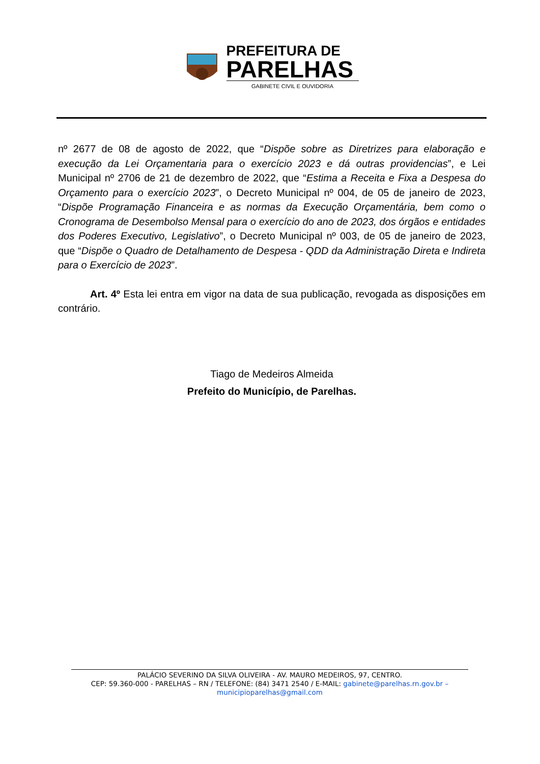PREFEITURA DE
PARELHAS
GABINETE CIVIL E OUVIDORIA
nº 2677 de 08 de agosto de 2022, que “Dispõe sobre as Diretrizes para elaboração e execução da Lei Orçamentaria para o exercício 2023 e dá outras providencias”, e Lei Municipal nº 2706 de 21 de dezembro de 2022, que “Estima a Receita e Fixa a Despesa do Orçamento para o exercício 2023”, o Decreto Municipal nº 004, de 05 de janeiro de 2023, “Dispõe Programação Financeira e as normas da Execução Orçamentária, bem como o Cronograma de Desembolso Mensal para o exercício do ano de 2023, dos órgãos e entidades dos Poderes Executivo, Legislativo”, o Decreto Municipal nº 003, de 05 de janeiro de 2023, que “Dispõe o Quadro de Detalhamento de Despesa - QDD da Administração Direta e Indireta para o Exercício de 2023”.
Art. 4º Esta lei entra em vigor na data de sua publicação, revogada as disposições em contrário.
Tiago de Medeiros Almeida
Prefeito do Município, de Parelhas.
PALÁCIO SEVERINO DA SILVA OLIVEIRA - AV. MAURO MEDEIROS, 97, CENTRO.
CEP: 59.360-000 - PARELHAS – RN / TELEFONE: (84) 3471 2540 / E-MAIL: gabinete@parelhas.rn.gov.br –
municipioparelhas@gmail.com